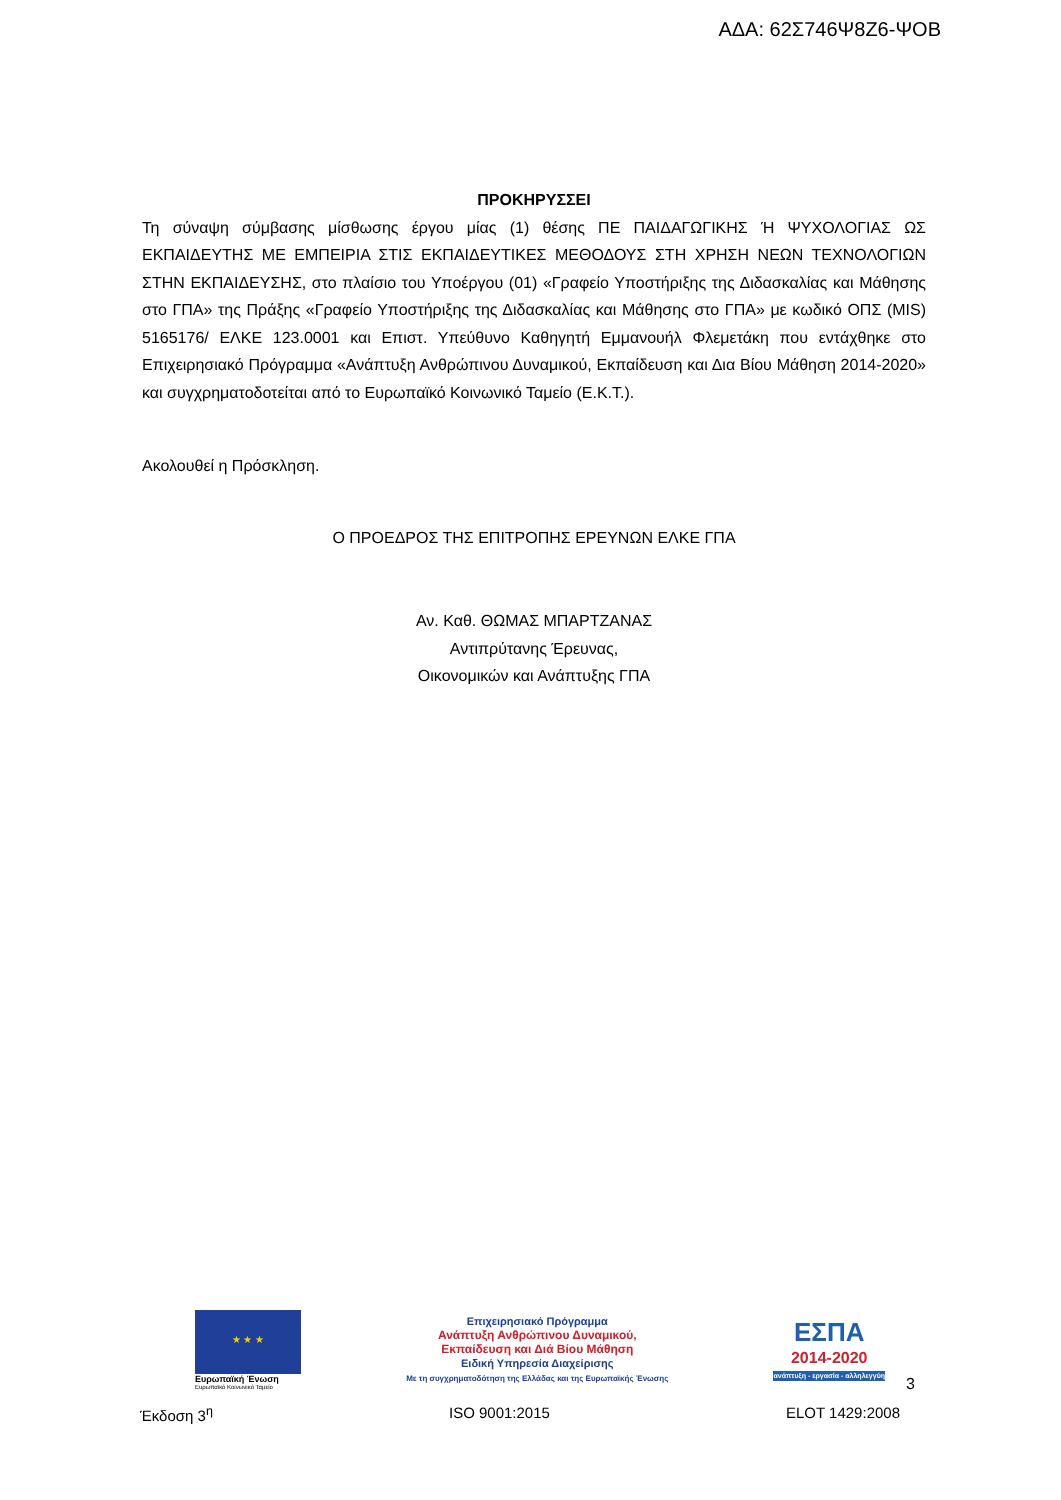ΑΔΑ: 62Σ746Ψ8Ζ6-ΨΟΒ
ΠΡΟΚΗΡΥΣΣΕΙ
Τη σύναψη σύμβασης μίσθωσης έργου μίας (1) θέσης ΠΕ ΠΑΙΔΑΓΩΓΙΚΗΣ Ή ΨΥΧΟΛΟΓΙΑΣ ΩΣ ΕΚΠΑΙΔΕΥΤΗΣ ΜΕ ΕΜΠΕΙΡΙΑ ΣΤΙΣ ΕΚΠΑΙΔΕΥΤΙΚΕΣ ΜΕΘΟΔΟΥΣ ΣΤΗ ΧΡΗΣΗ ΝΕΩΝ ΤΕΧΝΟΛΟΓΙΩΝ ΣΤΗΝ ΕΚΠΑΙΔΕΥΣΗΣ, στο πλαίσιο του Υποέργου (01) «Γραφείο Υποστήριξης της Διδασκαλίας και Μάθησης στο ΓΠΑ» της Πράξης «Γραφείο Υποστήριξης της Διδασκαλίας και Μάθησης στο ΓΠΑ» με κωδικό ΟΠΣ (MIS) 5165176/ ΕΛΚΕ 123.0001 και Επιστ. Υπεύθυνο Καθηγητή Εμμανουήλ Φλεμετάκη που εντάχθηκε στο Επιχειρησιακό Πρόγραμμα «Ανάπτυξη Ανθρώπινου Δυναμικού, Εκπαίδευση και Δια Βίου Μάθηση 2014-2020» και συγχρηματοδοτείται από το Ευρωπαϊκό Κοινωνικό Ταμείο (Ε.Κ.Τ.).
Ακολουθεί η Πρόσκληση.
Ο ΠΡΟΕΔΡΟΣ ΤΗΣ ΕΠΙΤΡΟΠΗΣ ΕΡΕΥΝΩΝ ΕΛΚΕ ΓΠΑ
Αν. Καθ. ΘΩΜΑΣ ΜΠΑΡΤΖΑΝΑΣ
Αντιπρύτανης Έρευνας,
Οικονομικών και Ανάπτυξης ΓΠΑ
★ ★ ★
Ευρωπαϊκή Ένωση
Ευρωπαϊκό Κοινωνικό Ταμείο
Επιχειρησιακό Πρόγραμμα
Ανάπτυξη Ανθρώπινου Δυναμικού,
Εκπαίδευση και Διά Βίου Μάθηση
Ειδική Υπηρεσία Διαχείρισης
Με τη συγχρηματοδότηση της Ελλάδας και της Ευρωπαϊκής Ένωσης
ΕΣΠΑ
2014-2020
ανάπτυξη - εργασία - αλληλεγγύη
3
Έκδοση 3<sup>η</sup> ISO 9001:2015 ELOT 1429:2008